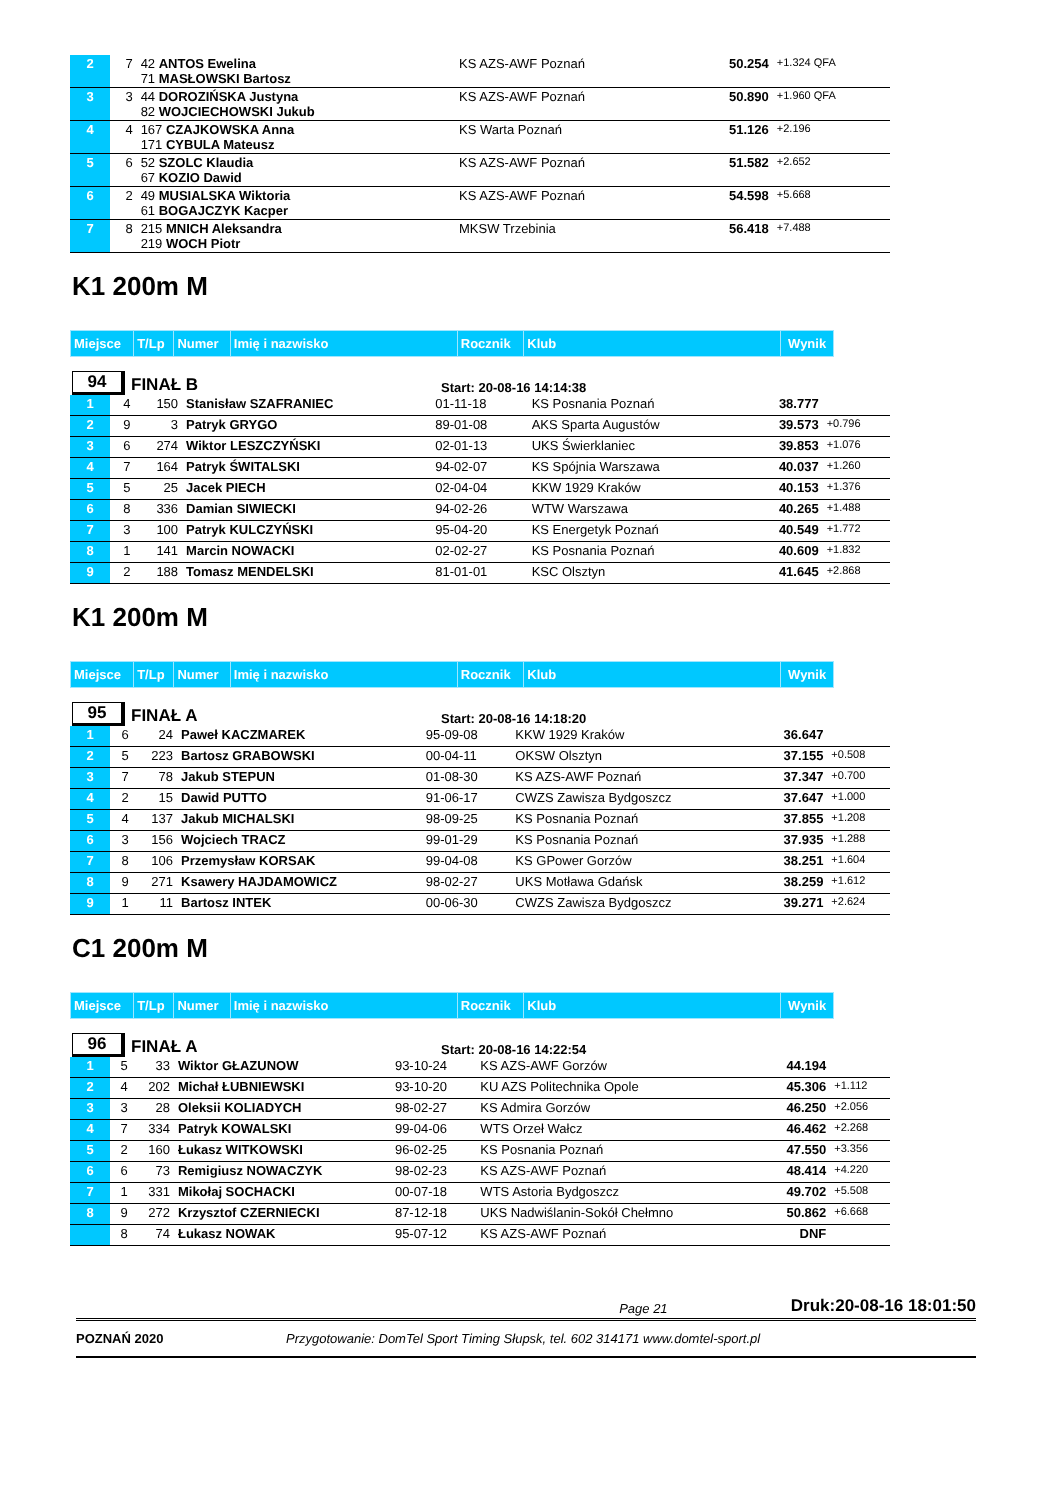| 2 | 7 | 42 ANTOS Ewelina 71 MASŁOWSKI Bartosz | KS AZS-AWF Poznań | 50.254 | +1.324 QFA |
| 3 | 3 | 44 DOROZIŃSKA Justyna 82 WOJCIECHOWSKI Jukub | KS AZS-AWF Poznań | 50.890 | +1.960 QFA |
| 4 | 4 | 167 CZAJKOWSKA Anna 171 CYBULA Mateusz | KS Warta Poznań | 51.126 | +2.196 |
| 5 | 6 | 52 SZOLC Klaudia 67 KOZIO Dawid | KS AZS-AWF Poznań | 51.582 | +2.652 |
| 6 | 2 | 49 MUSIALSKA Wiktoria 61 BOGAJCZYK Kacper | KS AZS-AWF Poznań | 54.598 | +5.668 |
| 7 | 8 | 215 MNICH Aleksandra 219 WOCH Piotr | MKSW Trzebinia | 56.418 | +7.488 |
K1 200m M
| Miejsce | T/Lp | Numer | Imię i nazwisko | Rocznik | Klub | Wynik |
94 FINAŁ B Start: 20-08-16 14:14:38
| 1 | 4 | 150 | Stanisław SZAFRANIEC | 01-11-18 | KS Posnania Poznań | 38.777 | |
| 2 | 9 | 3 | Patryk GRYGO | 89-01-08 | AKS Sparta Augustów | 39.573 | +0.796 |
| 3 | 6 | 274 | Wiktor LESZCZYŃSKI | 02-01-13 | UKS Świerklaniec | 39.853 | +1.076 |
| 4 | 7 | 164 | Patryk ŚWITALSKI | 94-02-07 | KS Spójnia Warszawa | 40.037 | +1.260 |
| 5 | 5 | 25 | Jacek PIECH | 02-04-04 | KKW 1929 Kraków | 40.153 | +1.376 |
| 6 | 8 | 336 | Damian SIWIECKI | 94-02-26 | WTW Warszawa | 40.265 | +1.488 |
| 7 | 3 | 100 | Patryk KULCZYŃSKI | 95-04-20 | KS Energetyk Poznań | 40.549 | +1.772 |
| 8 | 1 | 141 | Marcin NOWACKI | 02-02-27 | KS Posnania Poznań | 40.609 | +1.832 |
| 9 | 2 | 188 | Tomasz MENDELSKI | 81-01-01 | KSC Olsztyn | 41.645 | +2.868 |
K1 200m M
| Miejsce | T/Lp | Numer | Imię i nazwisko | Rocznik | Klub | Wynik |
95 FINAŁ A Start: 20-08-16 14:18:20
| 1 | 6 | 24 | Paweł KACZMAREK | 95-09-08 | KKW 1929 Kraków | 36.647 | |
| 2 | 5 | 223 | Bartosz GRABOWSKI | 00-04-11 | OKSW Olsztyn | 37.155 | +0.508 |
| 3 | 7 | 78 | Jakub STEPUN | 01-08-30 | KS AZS-AWF Poznań | 37.347 | +0.700 |
| 4 | 2 | 15 | Dawid PUTTO | 91-06-17 | CWZS Zawisza Bydgoszcz | 37.647 | +1.000 |
| 5 | 4 | 137 | Jakub MICHALSKI | 98-09-25 | KS Posnania Poznań | 37.855 | +1.208 |
| 6 | 3 | 156 | Wojciech TRACZ | 99-01-29 | KS Posnania Poznań | 37.935 | +1.288 |
| 7 | 8 | 106 | Przemysław KORSAK | 99-04-08 | KS GPower Gorzów | 38.251 | +1.604 |
| 8 | 9 | 271 | Ksawery HAJDAMOWICZ | 98-02-27 | UKS Motława Gdańsk | 38.259 | +1.612 |
| 9 | 1 | 11 | Bartosz INTEK | 00-06-30 | CWZS Zawisza Bydgoszcz | 39.271 | +2.624 |
C1 200m M
| Miejsce | T/Lp | Numer | Imię i nazwisko | Rocznik | Klub | Wynik |
96 FINAŁ A Start: 20-08-16 14:22:54
| 1 | 5 | 33 | Wiktor GŁAZUNOW | 93-10-24 | KS AZS-AWF Gorzów | 44.194 | |
| 2 | 4 | 202 | Michał ŁUBNIEWSKI | 93-10-20 | KU AZS Politechnika Opole | 45.306 | +1.112 |
| 3 | 3 | 28 | Oleksii KOLIADYCH | 98-02-27 | KS Admira Gorzów | 46.250 | +2.056 |
| 4 | 7 | 334 | Patryk KOWALSKI | 99-04-06 | WTS Orzeł Wałcz | 46.462 | +2.268 |
| 5 | 2 | 160 | Łukasz WITKOWSKI | 96-02-25 | KS Posnania Poznań | 47.550 | +3.356 |
| 6 | 6 | 73 | Remigiusz NOWACZYK | 98-02-23 | KS AZS-AWF Poznań | 48.414 | +4.220 |
| 7 | 1 | 331 | Mikołaj SOCHACKI | 00-07-18 | WTS Astoria Bydgoszcz | 49.702 | +5.508 |
| 8 | 9 | 272 | Krzysztof CZERNIECKI | 87-12-18 | UKS Nadwiślanin-Sokół Chełmno | 50.862 | +6.668 |
| | 8 | 74 | Łukasz NOWAK | 95-07-12 | KS AZS-AWF Poznań | DNF | |
Page 21 Druk:20-08-16 18:01:50
POZNAŃ 2020 Przygotowanie: DomTel Sport Timing Słupsk, tel. 602 314171 www.domtel-sport.pl